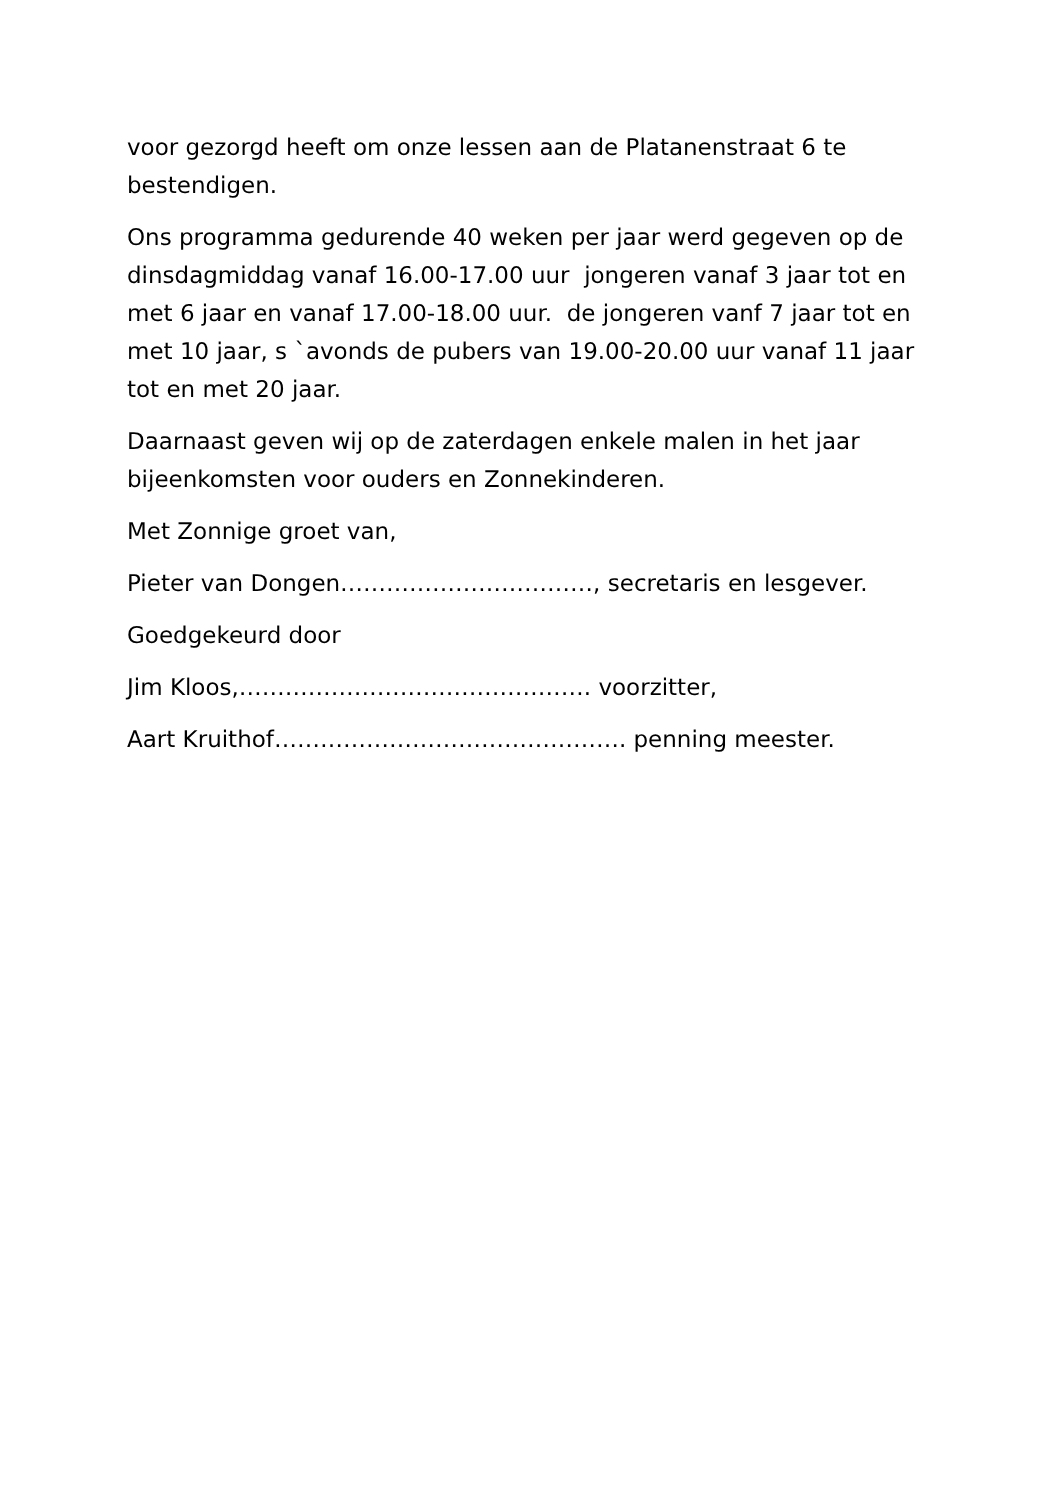voor gezorgd heeft om onze lessen aan de Platanenstraat 6 te bestendigen.
Ons programma gedurende 40 weken per jaar werd gegeven op de dinsdagmiddag vanaf 16.00-17.00 uur jongeren vanaf 3 jaar tot en met 6 jaar en vanaf 17.00-18.00 uur. de jongeren vanf 7 jaar tot en met 10 jaar, s `avonds de pubers van 19.00-20.00 uur vanaf 11 jaar tot en met 20 jaar.
Daarnaast geven wij op de zaterdagen enkele malen in het jaar bijeenkomsten voor ouders en Zonnekinderen.
Met Zonnige groet van,
Pieter van Dongen……………………………, secretaris en lesgever.
Goedgekeurd door
Jim Kloos,………………………………………. voorzitter,
Aart Kruithof………………………………………. penning meester.